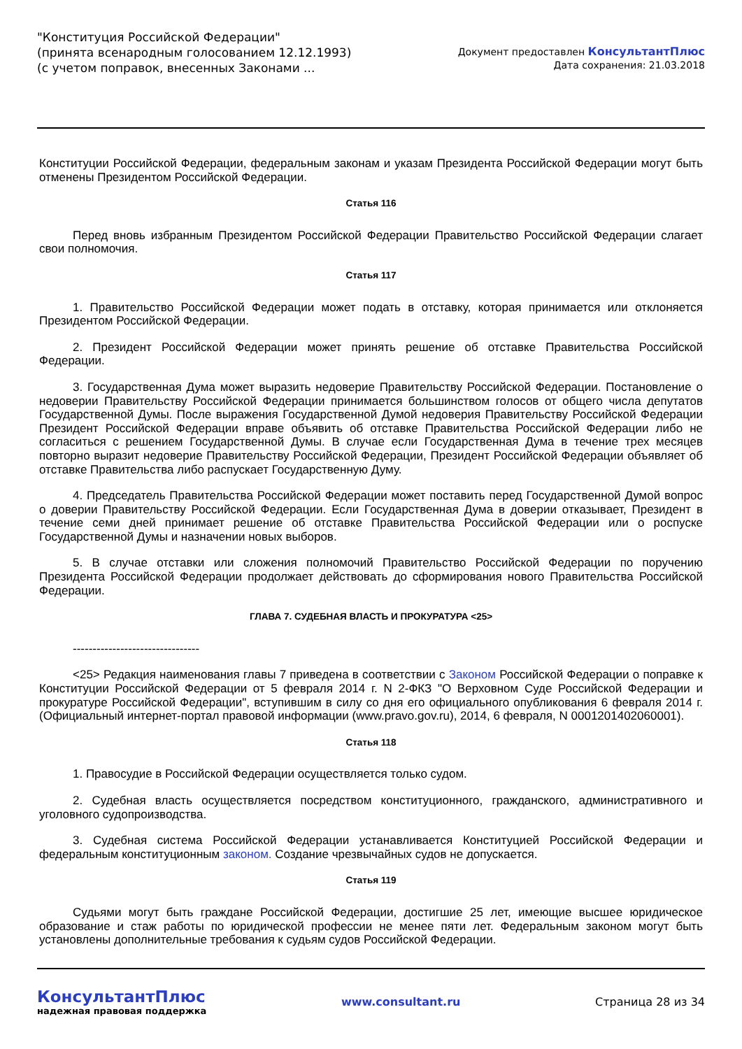"Конституция Российской Федерации"
(принята всенародным голосованием 12.12.1993)
(с учетом поправок, внесенных Законами ...
Документ предоставлен КонсультантПлюс
Дата сохранения: 21.03.2018
Конституции Российской Федерации, федеральным законам и указам Президента Российской Федерации могут быть отменены Президентом Российской Федерации.
Статья 116
Перед вновь избранным Президентом Российской Федерации Правительство Российской Федерации слагает свои полномочия.
Статья 117
1. Правительство Российской Федерации может подать в отставку, которая принимается или отклоняется Президентом Российской Федерации.
2. Президент Российской Федерации может принять решение об отставке Правительства Российской Федерации.
3. Государственная Дума может выразить недоверие Правительству Российской Федерации. Постановление о недоверии Правительству Российской Федерации принимается большинством голосов от общего числа депутатов Государственной Думы. После выражения Государственной Думой недоверия Правительству Российской Федерации Президент Российской Федерации вправе объявить об отставке Правительства Российской Федерации либо не согласиться с решением Государственной Думы. В случае если Государственная Дума в течение трех месяцев повторно выразит недоверие Правительству Российской Федерации, Президент Российской Федерации объявляет об отставке Правительства либо распускает Государственную Думу.
4. Председатель Правительства Российской Федерации может поставить перед Государственной Думой вопрос о доверии Правительству Российской Федерации. Если Государственная Дума в доверии отказывает, Президент в течение семи дней принимает решение об отставке Правительства Российской Федерации или о роспуске Государственной Думы и назначении новых выборов.
5. В случае отставки или сложения полномочий Правительство Российской Федерации по поручению Президента Российской Федерации продолжает действовать до сформирования нового Правительства Российской Федерации.
ГЛАВА 7. СУДЕБНАЯ ВЛАСТЬ И ПРОКУРАТУРА <25>
--------------------------------
<25> Редакция наименования главы 7 приведена в соответствии с Законом Российской Федерации о поправке к Конституции Российской Федерации от 5 февраля 2014 г. N 2-ФКЗ "О Верховном Суде Российской Федерации и прокуратуре Российской Федерации", вступившим в силу со дня его официального опубликования 6 февраля 2014 г. (Официальный интернет-портал правовой информации (www.pravo.gov.ru), 2014, 6 февраля, N 0001201402060001).
Статья 118
1. Правосудие в Российской Федерации осуществляется только судом.
2. Судебная власть осуществляется посредством конституционного, гражданского, административного и уголовного судопроизводства.
3. Судебная система Российской Федерации устанавливается Конституцией Российской Федерации и федеральным конституционным законом. Создание чрезвычайных судов не допускается.
Статья 119
Судьями могут быть граждане Российской Федерации, достигшие 25 лет, имеющие высшее юридическое образование и стаж работы по юридической профессии не менее пяти лет. Федеральным законом могут быть установлены дополнительные требования к судьям судов Российской Федерации.
КонсультантПлюс
надежная правовая поддержка
www.consultant.ru Страница 28 из 34